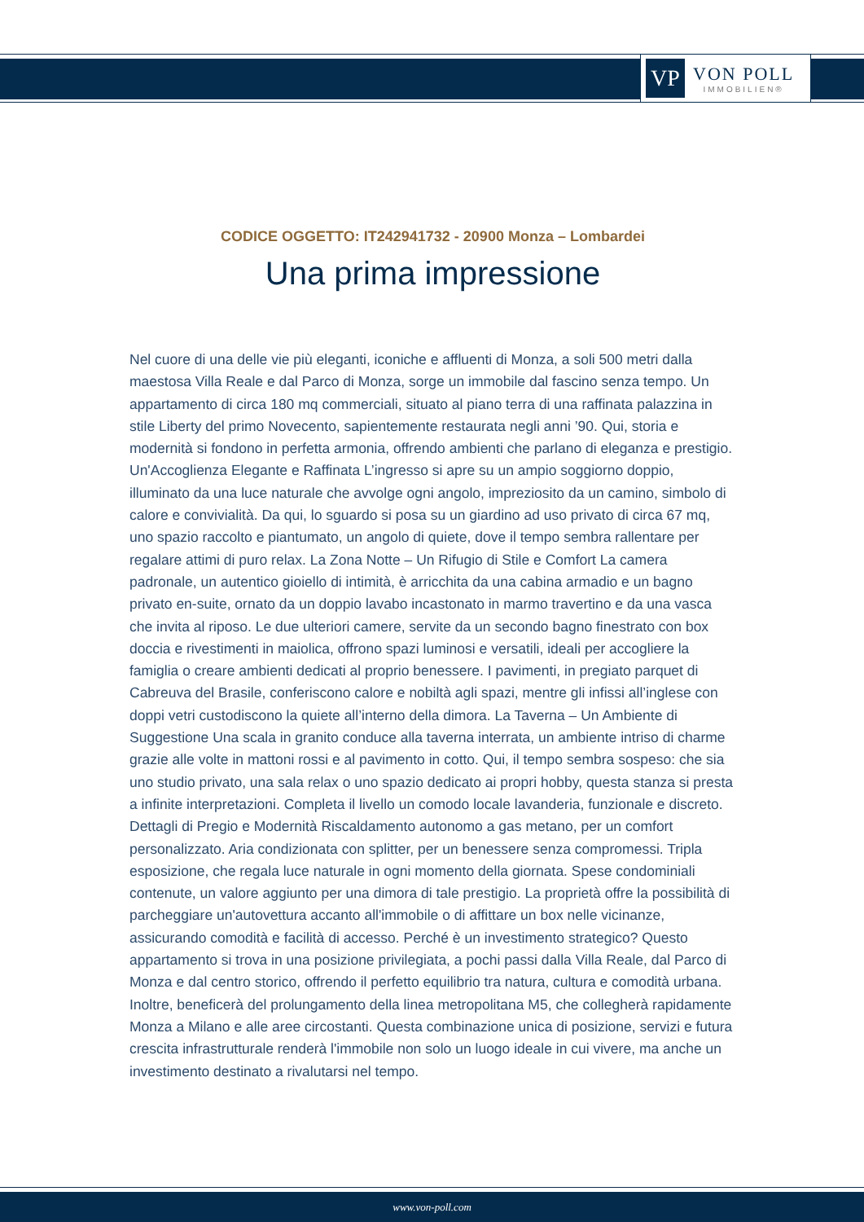VP
VON POLL
IMMOBILIEN®
CODICE OGGETTO: IT242941732 - 20900 Monza – Lombardei
Una prima impressione
Nel cuore di una delle vie più eleganti, iconiche e affluenti di Monza, a soli 500 metri dalla maestosa Villa Reale e dal Parco di Monza, sorge un immobile dal fascino senza tempo. Un appartamento di circa 180 mq commerciali, situato al piano terra di una raffinata palazzina in stile Liberty del primo Novecento, sapientemente restaurata negli anni ’90. Qui, storia e modernità si fondono in perfetta armonia, offrendo ambienti che parlano di eleganza e prestigio. Un'Accoglienza Elegante e Raffinata L’ingresso si apre su un ampio soggiorno doppio, illuminato da una luce naturale che avvolge ogni angolo, impreziosito da un camino, simbolo di calore e convivialità. Da qui, lo sguardo si posa su un giardino ad uso privato di circa 67 mq, uno spazio raccolto e piantumato, un angolo di quiete, dove il tempo sembra rallentare per regalare attimi di puro relax. La Zona Notte – Un Rifugio di Stile e Comfort La camera padronale, un autentico gioiello di intimità, è arricchita da una cabina armadio e un bagno privato en-suite, ornato da un doppio lavabo incastonato in marmo travertino e da una vasca che invita al riposo. Le due ulteriori camere, servite da un secondo bagno finestrato con box doccia e rivestimenti in maiolica, offrono spazi luminosi e versatili, ideali per accogliere la famiglia o creare ambienti dedicati al proprio benessere. I pavimenti, in pregiato parquet di Cabreuva del Brasile, conferiscono calore e nobiltà agli spazi, mentre gli infissi all’inglese con doppi vetri custodiscono la quiete all’interno della dimora. La Taverna – Un Ambiente di Suggestione Una scala in granito conduce alla taverna interrata, un ambiente intriso di charme grazie alle volte in mattoni rossi e al pavimento in cotto. Qui, il tempo sembra sospeso: che sia uno studio privato, una sala relax o uno spazio dedicato ai propri hobby, questa stanza si presta a infinite interpretazioni. Completa il livello un comodo locale lavanderia, funzionale e discreto. Dettagli di Pregio e Modernità Riscaldamento autonomo a gas metano, per un comfort personalizzato. Aria condizionata con splitter, per un benessere senza compromessi. Tripla esposizione, che regala luce naturale in ogni momento della giornata. Spese condominiali contenute, un valore aggiunto per una dimora di tale prestigio. La proprietà offre la possibilità di parcheggiare un'autovettura accanto all'immobile o di affittare un box nelle vicinanze, assicurando comodità e facilità di accesso. Perché è un investimento strategico? Questo appartamento si trova in una posizione privilegiata, a pochi passi dalla Villa Reale, dal Parco di Monza e dal centro storico, offrendo il perfetto equilibrio tra natura, cultura e comodità urbana. Inoltre, beneficerà del prolungamento della linea metropolitana M5, che collegherà rapidamente Monza a Milano e alle aree circostanti. Questa combinazione unica di posizione, servizi e futura crescita infrastrutturale renderà l'immobile non solo un luogo ideale in cui vivere, ma anche un investimento destinato a rivalutarsi nel tempo.
www.von-poll.com